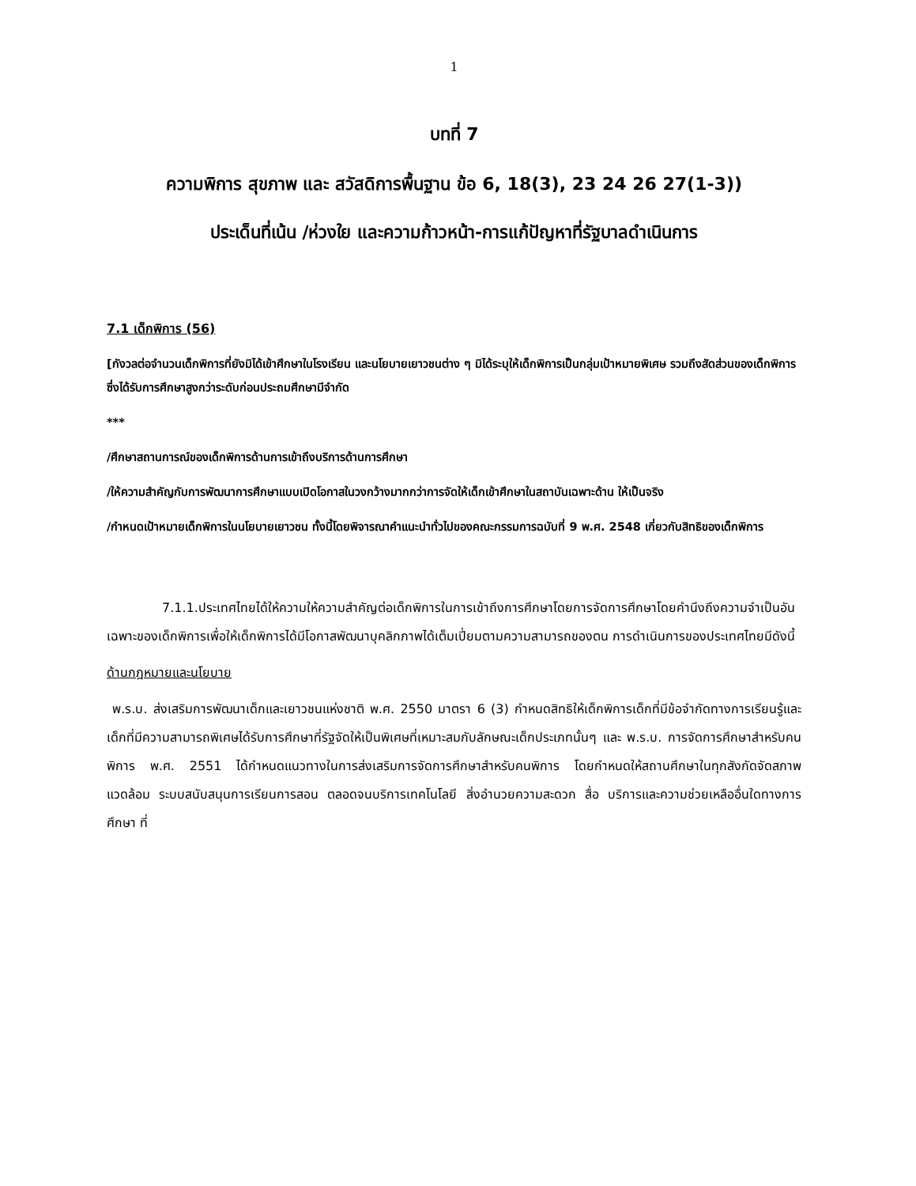1
บทที่ 7
ความพิการ สุขภาพ และ สวัสดิการพื้นฐาน ข้อ 6, 18(3), 23 24 26 27(1-3))
ประเด็นที่เน้น /ห่วงใย และความก้าวหน้า-การแก้ปัญหาที่รัฐบาลดำเนินการ
7.1 เด็กพิการ (56)
[กังวลต่อจำนวนเด็กพิการที่ยังมิได้เข้าศึกษาในโรงเรียน และนโยบายเยาวชนต่าง ๆ มิได้ระบุให้เด็กพิการเป็นกลุ่มเป้าหมายพิเศษ รวมถึงสัดส่วนของเด็กพิการซึ่งได้รับการศึกษาสูงกว่าระดับก่อนประถมศึกษามีจำกัด
***
/ศึกษาสถานการณ์ของเด็กพิการด้านการเข้าถึงบริการด้านการศึกษา
/ให้ความสำคัญกับการพัฒนาการศึกษาแบบเปิดโอกาสในวงกว้างมากกว่าการจัดให้เด็กเข้าศึกษาในสถาบันเฉพาะด้าน ให้เป็นจริง
/กำหนดเป้าหมายเด็กพิการในนโยบายเยาวชน ทั้งนี้โดยพิจารณาคำแนะนำทั่วไปของคณะกรรมการฉบับที่ 9 พ.ศ. 2548 เกี่ยวกับสิทธิของเด็กพิการ
7.1.1.ประเทศไทยได้ให้ความให้ความสำคัญต่อเด็กพิการในการเข้าถึงการศึกษาโดยการจัดการศึกษาโดยคำนึงถึงความจำเป็นอันเฉพาะของเด็กพิการเพื่อให้เด็กพิการได้มีโอกาสพัฒนาบุคลิกภาพได้เต็มเปี่ยมตามความสามารถของตน การดำเนินการของประเทศไทยมีดังนี้
ด้านกฎหมายและนโยบาย
พ.ร.บ. ส่งเสริมการพัฒนาเด็กและเยาวชนแห่งชาติ พ.ศ. 2550 มาตรา 6 (3) กำหนดสิทธิให้เด็กพิการเด็กที่มีข้อจำกัดทางการเรียนรู้และเด็กที่มีความสามารถพิเศษได้รับการศึกษาที่รัฐจัดให้เป็นพิเศษที่เหมาะสมกับลักษณะเด็กประเภทนั้นๆ และ พ.ร.บ. การจัดการศึกษาสำหรับคนพิการ พ.ศ. 2551 ได้กำหนดแนวทางในการส่งเสริมการจัดการศึกษาสำหรับคนพิการ โดยกำหนดให้สถานศึกษาในทุกสังกัดจัดสภาพแวดล้อม ระบบสนับสนุนการเรียนการสอน ตลอดจนบริการเทคโนโลยี สิ่งอำนวยความสะดวก สื่อ บริการและความช่วยเหลืออื่นใดทางการศึกษา ที่